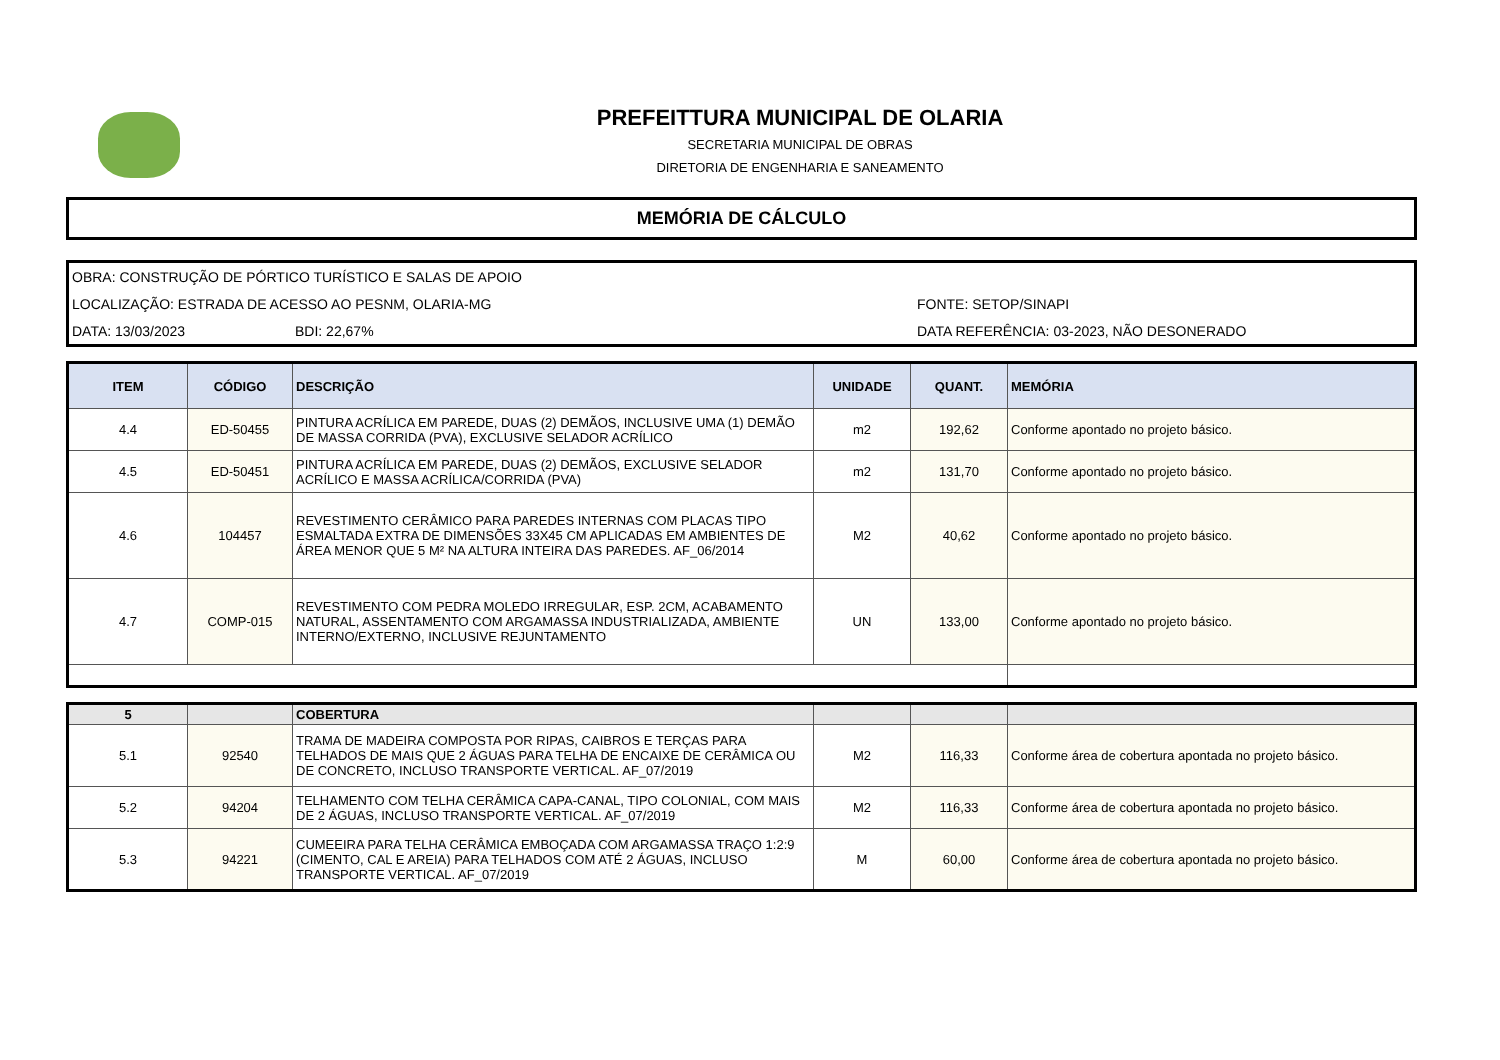PREFEITTURA MUNICIPAL DE OLARIA
SECRETARIA MUNICIPAL DE OBRAS
DIRETORIA DE ENGENHARIA E SANEAMENTO
MEMÓRIA DE CÁLCULO
OBRA: CONSTRUÇÃO DE PÓRTICO TURÍSTICO E SALAS DE APOIO
LOCALIZAÇÃO: ESTRADA DE ACESSO AO PESNM, OLARIA-MG FONTE: SETOP/SINAPI
DATA: 13/03/2023 BDI: 22,67% DATA REFERÊNCIA: 03-2023, NÃO DESONERADO
| ITEM | CÓDIGO | DESCRIÇÃO | UNIDADE | QUANT. | MEMÓRIA |
| --- | --- | --- | --- | --- | --- |
| 4.4 | ED-50455 | PINTURA ACRÍLICA EM PAREDE, DUAS (2) DEMÃOS, INCLUSIVE UMA (1) DEMÃO DE MASSA CORRIDA (PVA), EXCLUSIVE SELADOR ACRÍLICO | m2 | 192,62 | Conforme apontado no projeto básico. |
| 4.5 | ED-50451 | PINTURA ACRÍLICA EM PAREDE, DUAS (2) DEMÃOS, EXCLUSIVE SELADOR ACRÍLICO E MASSA ACRÍLICA/CORRIDA (PVA) | m2 | 131,70 | Conforme apontado no projeto básico. |
| 4.6 | 104457 | REVESTIMENTO CERÂMICO PARA PAREDES INTERNAS COM PLACAS TIPO ESMALTADA EXTRA DE DIMENSÕES 33X45 CM APLICADAS EM AMBIENTES DE ÁREA MENOR QUE 5 M² NA ALTURA INTEIRA DAS PAREDES. AF_06/2014 | M2 | 40,62 | Conforme apontado no projeto básico. |
| 4.7 | COMP-015 | REVESTIMENTO COM PEDRA MOLEDO IRREGULAR, ESP. 2CM, ACABAMENTO NATURAL, ASSENTAMENTO COM ARGAMASSA INDUSTRIALIZADA, AMBIENTE INTERNO/EXTERNO, INCLUSIVE REJUNTAMENTO | UN | 133,00 | Conforme apontado no projeto básico. |
| 5 | | COBERTURA | | | |
| 5.1 | 92540 | TRAMA DE MADEIRA COMPOSTA POR RIPAS, CAIBROS E TERÇAS PARA TELHADOS DE MAIS QUE 2 ÁGUAS PARA TELHA DE ENCAIXE DE CERÂMICA OU DE CONCRETO, INCLUSO TRANSPORTE VERTICAL. AF_07/2019 | M2 | 116,33 | Conforme área de cobertura apontada no projeto básico. |
| 5.2 | 94204 | TELHAMENTO COM TELHA CERÂMICA CAPA-CANAL, TIPO COLONIAL, COM MAIS DE 2 ÁGUAS, INCLUSO TRANSPORTE VERTICAL. AF_07/2019 | M2 | 116,33 | Conforme área de cobertura apontada no projeto básico. |
| 5.3 | 94221 | CUMEEIRA PARA TELHA CERÂMICA EMBOÇADA COM ARGAMASSA TRAÇO 1:2:9 (CIMENTO, CAL E AREIA) PARA TELHADOS COM ATÉ 2 ÁGUAS, INCLUSO TRANSPORTE VERTICAL. AF_07/2019 | M | 60,00 | Conforme área de cobertura apontada no projeto básico. |